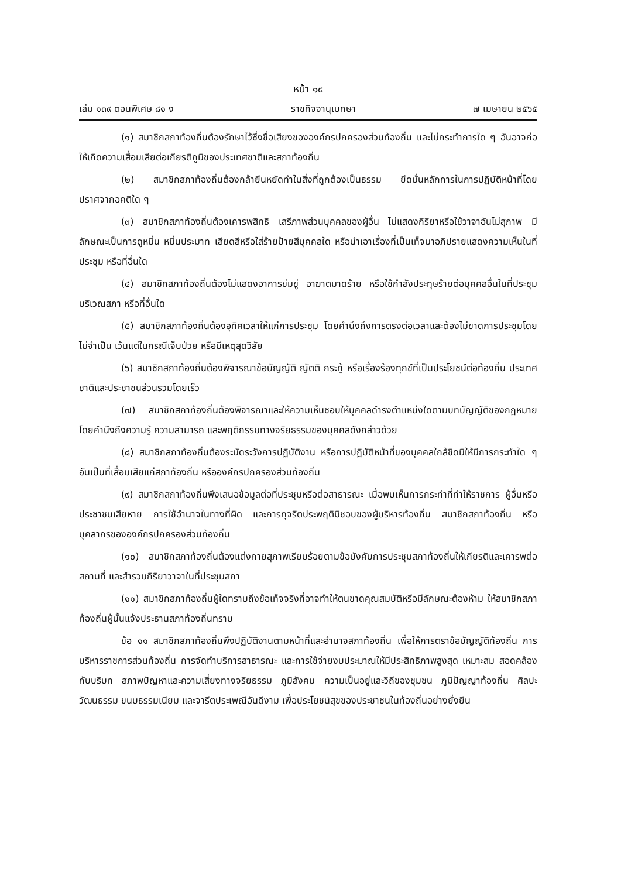หน้า ๑๕
เล่ม ๑๓๙ ตอนพิเศษ ๘๑ ง ราชกิจจานุเบกษา ๗ เมษายน ๒๕๖๕
(๑) สมาชิกสภาท้องถิ่นต้องรักษาไว้ซึ่งชื่อเสียงขององค์กรปกครองส่วนท้องถิ่น และไม่กระทำการใด ๆ อันอาจก่อให้เกิดความเสื่อมเสียต่อเกียรติภูมิของประเทศชาติและสภาท้องถิ่น
(๒) สมาชิกสภาท้องถิ่นต้องกล้ายืนหยัดทำในสิ่งที่ถูกต้องเป็นธรรม ยึดมั่นหลักการในการปฏิบัติหน้าที่โดยปราศจากอคติใด ๆ
(๓) สมาชิกสภาท้องถิ่นต้องเคารพสิทธิ เสรีภาพส่วนบุคคลของผู้อื่น ไม่แสดงกิริยาหรือใช้วาจาอันไม่สุภาพ มีลักษณะเป็นการดูหมิ่น หมิ่นประมาท เสียดสีหรือใส่ร้ายป้ายสีบุคคลใด หรือนำเอาเรื่องที่เป็นเท็จมาอภิปรายแสดงความเห็นในที่ประชุม หรือที่อื่นใด
(๔) สมาชิกสภาท้องถิ่นต้องไม่แสดงอาการข่มขู่ อาฆาตมาดร้าย หรือใช้กำลังประทุษร้ายต่อบุคคลอื่นในที่ประชุม บริเวณสภา หรือที่อื่นใด
(๕) สมาชิกสภาท้องถิ่นต้องอุทิศเวลาให้แก่การประชุม โดยคำนึงถึงการตรงต่อเวลาและต้องไม่ขาดการประชุมโดยไม่จำเป็น เว้นแต่ในกรณีเจ็บป่วย หรือมีเหตุสุดวิสัย
(๖) สมาชิกสภาท้องถิ่นต้องพิจารณาข้อบัญญัติ ญัตติ กระทู้ หรือเรื่องร้องทุกข์ที่เป็นประโยชน์ต่อท้องถิ่น ประเทศชาติและประชาชนส่วนรวมโดยเร็ว
(๗) สมาชิกสภาท้องถิ่นต้องพิจารณาและให้ความเห็นชอบให้บุคคลดำรงตำแหน่งใดตามบทบัญญัติของกฎหมาย โดยคำนึงถึงความรู้ ความสามารถ และพฤติกรรมทางจริยธรรมของบุคคลดังกล่าวด้วย
(๘) สมาชิกสภาท้องถิ่นต้องระมัดระวังการปฏิบัติงาน หรือการปฏิบัติหน้าที่ของบุคคลใกล้ชิดมิให้มีการกระทำใด ๆ อันเป็นที่เสื่อมเสียแก่สภาท้องถิ่น หรือองค์กรปกครองส่วนท้องถิ่น
(๙) สมาชิกสภาท้องถิ่นพึงเสนอข้อมูลต่อที่ประชุมหรือต่อสาธารณะ เมื่อพบเห็นการกระทำที่ทำให้ราชการ ผู้อื่นหรือประชาชนเสียหาย การใช้อำนาจในทางที่ผิด และการทุจริตประพฤติมิชอบของผู้บริหารท้องถิ่น สมาชิกสภาท้องถิ่น หรือบุคลากรขององค์กรปกครองส่วนท้องถิ่น
(๑๐) สมาชิกสภาท้องถิ่นต้องแต่งกายสุภาพเรียบร้อยตามข้อบังคับการประชุมสภาท้องถิ่นให้เกียรติและเคารพต่อสถานที่ และสำรวมกิริยาวาจาในที่ประชุมสภา
(๑๑) สมาชิกสภาท้องถิ่นผู้ใดทราบถึงข้อเท็จจริงที่อาจทำให้ตนขาดคุณสมบัติหรือมีลักษณะต้องห้าม ให้สมาชิกสภาท้องถิ่นผู้นั้นแจ้งประธานสภาท้องถิ่นทราบ
ข้อ ๑๑ สมาชิกสภาท้องถิ่นพึงปฏิบัติงานตามหน้าที่และอำนาจสภาท้องถิ่น เพื่อให้การตราข้อบัญญัติท้องถิ่น การบริหารราชการส่วนท้องถิ่น การจัดทำบริการสาธารณะ และการใช้จ่ายงบประมาณให้มีประสิทธิภาพสูงสุด เหมาะสม สอดคล้องกับบริบท สภาพปัญหาและความเสี่ยงทางจริยธรรม ภูมิสังคม ความเป็นอยู่และวิถีของชุมชน ภูมิปัญญาท้องถิ่น ศิลปะ วัฒนธรรม ขนบธรรมเนียม และจารีตประเพณีอันดีงาม เพื่อประโยชน์สุขของประชาชนในท้องถิ่นอย่างยั่งยืน